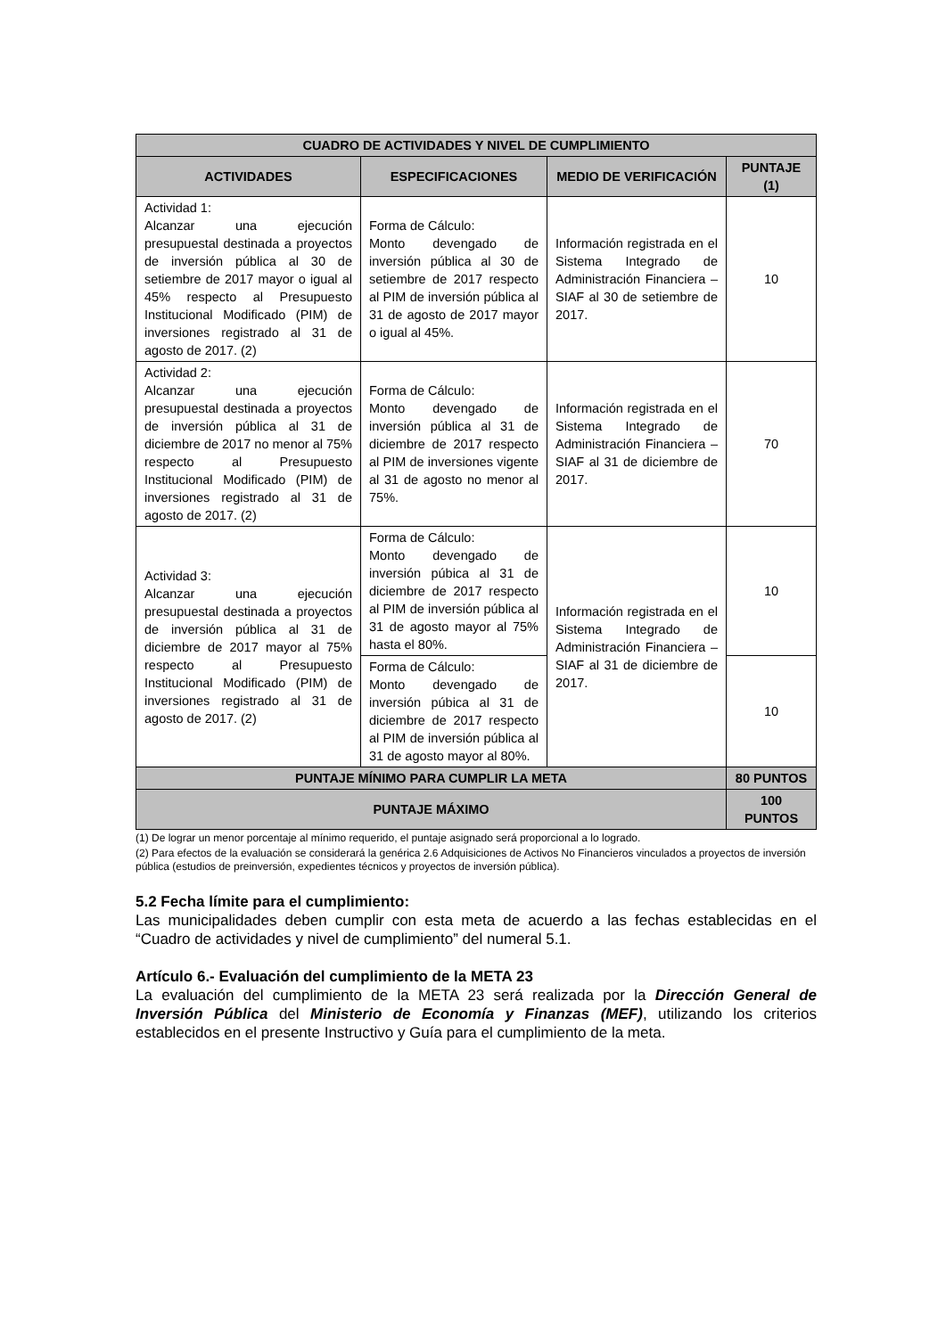| CUADRO DE ACTIVIDADES Y NIVEL DE CUMPLIMIENTO | | | |
| --- | --- | --- | --- |
| ACTIVIDADES | ESPECIFICACIONES | MEDIO DE VERIFICACIÓN | PUNTAJE (1) |
| Actividad 1: Alcanzar una ejecución presupuestal destinada a proyectos de inversión pública al 30 de setiembre de 2017 mayor o igual al 45% respecto al Presupuesto Institucional Modificado (PIM) de inversiones registrado al 31 de agosto de 2017. (2) | Forma de Cálculo: Monto devengado de inversión pública al 30 de setiembre de 2017 respecto al PIM de inversión pública al 31 de agosto de 2017 mayor o igual al 45%. | Información registrada en el Sistema Integrado de Administración Financiera – SIAF al 30 de setiembre de 2017. | 10 |
| Actividad 2: Alcanzar una ejecución presupuestal destinada a proyectos de inversión pública al 31 de diciembre de 2017 no menor al 75% respecto al Presupuesto Institucional Modificado (PIM) de inversiones registrado al 31 de agosto de 2017. (2) | Forma de Cálculo: Monto devengado de inversión pública al 31 de diciembre de 2017 respecto al PIM de inversiones vigente al 31 de agosto no menor al 75%. | Información registrada en el Sistema Integrado de Administración Financiera – SIAF al 31 de diciembre de 2017. | 70 |
| Actividad 3: Alcanzar una ejecución presupuestal destinada a proyectos de inversión pública al 31 de diciembre de 2017 mayor al 75% respecto al Presupuesto Institucional Modificado (PIM) de inversiones registrado al 31 de agosto de 2017. (2) | Forma de Cálculo: Monto devengado de inversión púbica al 31 de diciembre de 2017 respecto al PIM de inversión pública al 31 de agosto mayor al 75% hasta el 80%. | Información registrada en el Sistema Integrado de Administración Financiera – SIAF al 31 de diciembre de 2017. | 10 |
| | Forma de Cálculo: Monto devengado de inversión púbica al 31 de diciembre de 2017 respecto al PIM de inversión pública al 31 de agosto mayor al 80%. | | 10 |
| PUNTAJE MÍNIMO PARA CUMPLIR LA META | | | 80 PUNTOS |
| PUNTAJE MÁXIMO | | | 100 PUNTOS |
(1) De lograr un menor porcentaje al mínimo requerido, el puntaje asignado será proporcional a lo logrado.
(2) Para efectos de la evaluación se considerará la genérica 2.6 Adquisiciones de Activos No Financieros vinculados a proyectos de inversión pública (estudios de preinversión, expedientes técnicos y proyectos de inversión pública).
5.2 Fecha límite para el cumplimiento:
Las municipalidades deben cumplir con esta meta de acuerdo a las fechas establecidas en el “Cuadro de actividades y nivel de cumplimiento” del numeral 5.1.
Artículo 6.- Evaluación del cumplimiento de la META 23
La evaluación del cumplimiento de la META 23 será realizada por la Dirección General de Inversión Pública del Ministerio de Economía y Finanzas (MEF), utilizando los criterios establecidos en el presente Instructivo y Guía para el cumplimiento de la meta.